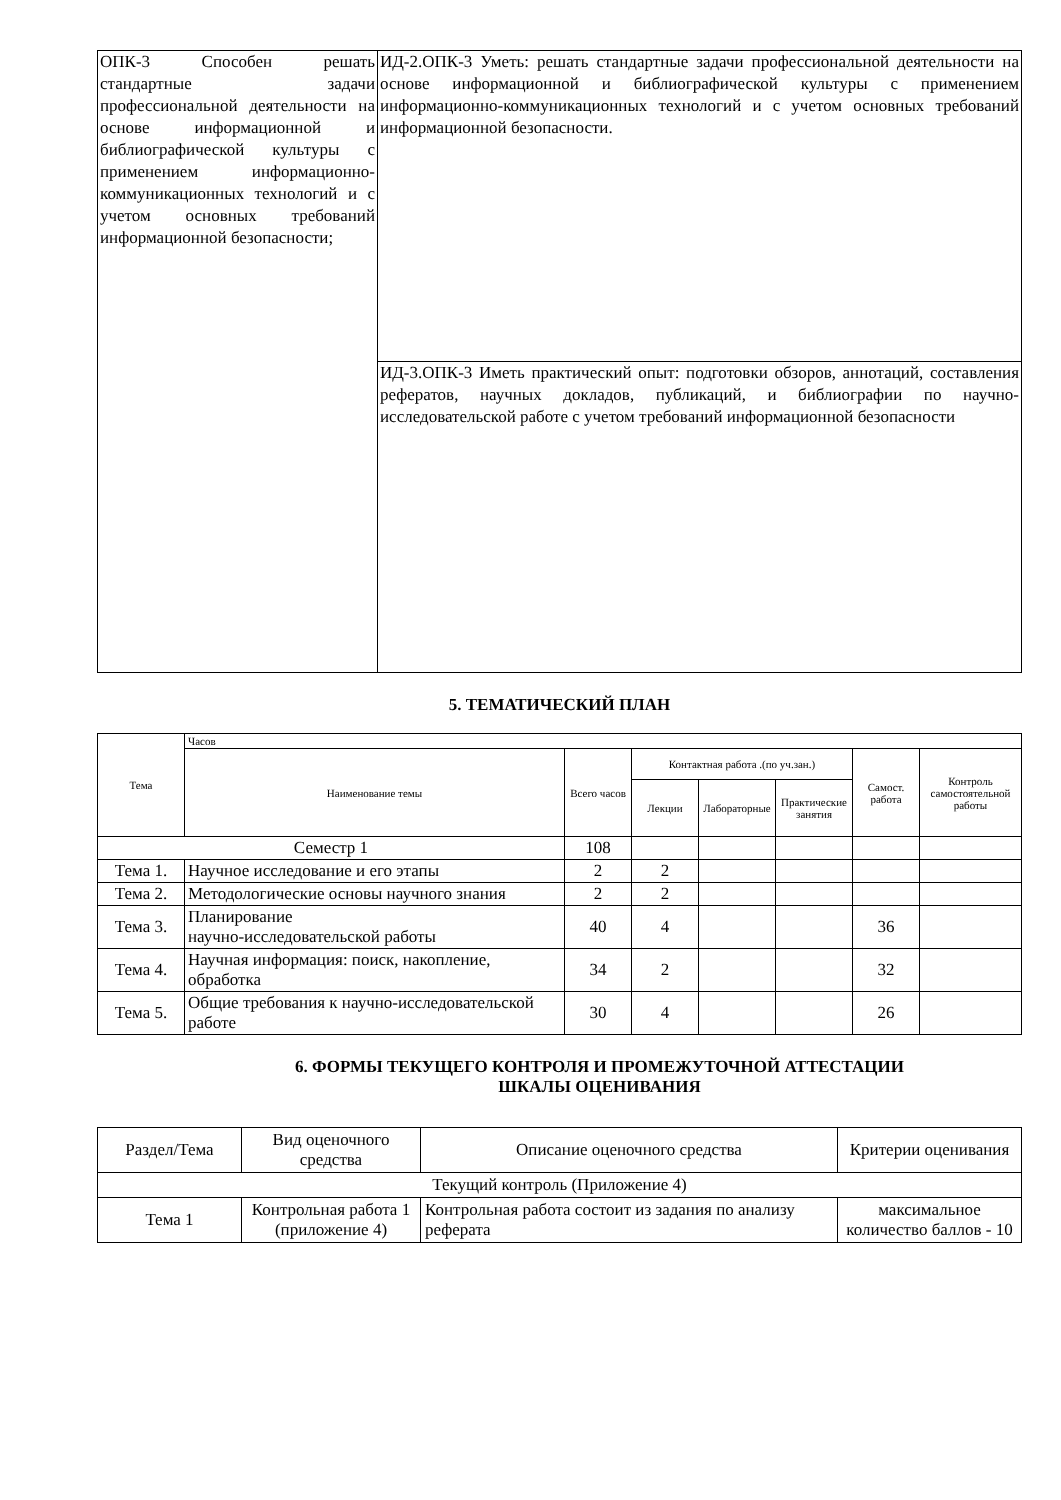| ОПК-3 Способен решать стандартные задачи профессиональной деятельности на основе информационной и библиографической культуры с применением информационно-коммуникационных технологий и с учетом основных требований информационной безопасности; | ИД-2.ОПК-3 Уметь: решать стандартные задачи профессиональной деятельности на основе информационной и библиографической культуры с применением информационно-коммуникационных технологий и с учетом основных требований информационной безопасности. |
| | ИД-3.ОПК-3 Иметь практический опыт: подготовки обзоров, аннотаций, составления рефератов, научных докладов, публикаций, и библиографии по научно-исследовательской работе с учетом требований информационной безопасности |
5. ТЕМАТИЧЕСКИЙ ПЛАН
| Тема | Часов | | | | | | |
| --- | --- | --- | --- | --- | --- | --- | --- |
| | Наименование темы | Всего часов | Контактная работа .(по уч.зан.) | | | Самост. работа | Контроль самостоятельной работы |
| | | | Лекции | Лабораторные | Практические занятия | | |
| Семестр 1 | | 108 | | | | | |
| Тема 1. | Научное исследование и его этапы | 2 | 2 | | | | |
| Тема 2. | Методологические основы научного знания | 2 | 2 | | | | |
| Тема 3. | Планирование научно-исследовательской работы | 40 | 4 | | | 36 | |
| Тема 4. | Научная информация: поиск, накопление, обработка | 34 | 2 | | | 32 | |
| Тема 5. | Общие требования к научно-исследовательской работе | 30 | 4 | | | 26 | |
6. ФОРМЫ ТЕКУЩЕГО КОНТРОЛЯ И ПРОМЕЖУТОЧНОЙ АТТЕСТАЦИИ
ШКАЛЫ ОЦЕНИВАНИЯ
| Раздел/Тема | Вид оценочного средства | Описание оценочного средства | Критерии оценивания |
| --- | --- | --- | --- |
| Текущий контроль (Приложение 4) | | | |
| Тема 1 | Контрольная работа 1 (приложение 4) | Контрольная работа состоит из задания по анализу реферата | максимальное количество баллов - 10 |